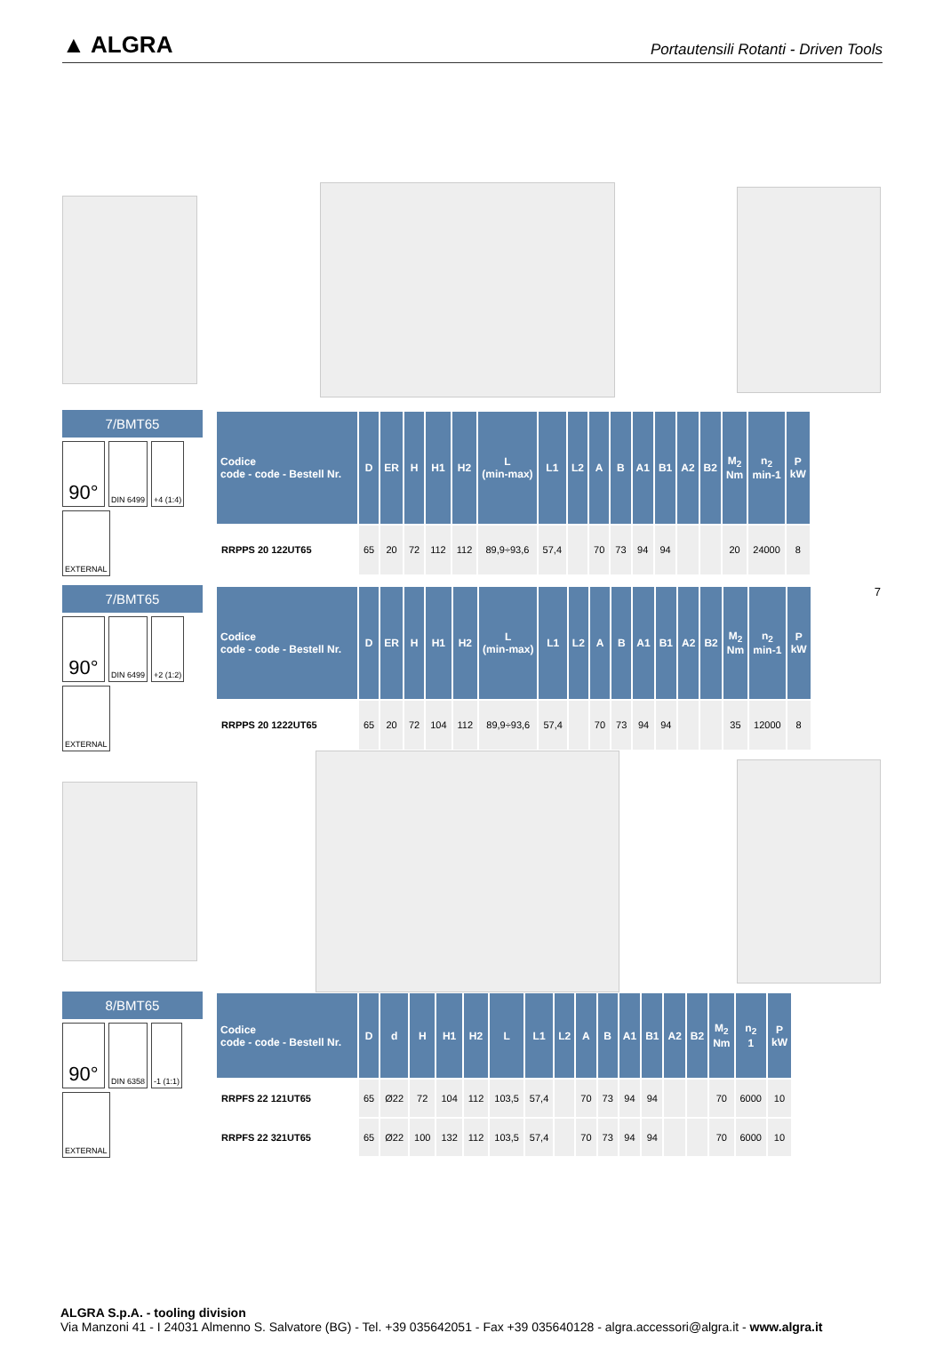▲ ALGRA
Portautensili Rotanti - Driven Tools
7/BMT65
90°
DIN 6499 +4 (1:4)
EXTERNAL
| Codice code - code - Bestell Nr. | D | ER | H | H1 | H2 | L (min-max) | L1 | L2 | A | B | A1 | B1 | A2 | B2 | M<sub>2</sub> Nm | n<sub>2</sub> min-1 | P kW |
| --- | --- | --- | --- | --- | --- | --- | --- | --- | --- | --- | --- | --- | --- | --- | --- | --- | --- |
| RRPPS 20 122UT65 | 65 | 20 | 72 | 112 | 112 | 89,9÷93,6 | 57,4 | | 70 | 73 | 94 | 94 | | | 20 | 24000 | 8 |
7/BMT65
90°
DIN 6499 +2 (1:2)
EXTERNAL
| Codice code - code - Bestell Nr. | D | ER | H | H1 | H2 | L (min-max) | L1 | L2 | A | B | A1 | B1 | A2 | B2 | M<sub>2</sub> Nm | n<sub>2</sub> min-1 | P kW |
| --- | --- | --- | --- | --- | --- | --- | --- | --- | --- | --- | --- | --- | --- | --- | --- | --- | --- |
| RRPPS 20 1222UT65 | 65 | 20 | 72 | 104 | 112 | 89,9÷93,6 | 57,4 | | 70 | 73 | 94 | 94 | | | 35 | 12000 | 8 |
7
8/BMT65
90°
DIN 6358 -1 (1:1)
EXTERNAL
| Codice code - code - Bestell Nr. | D | d | H | H1 | H2 | L | L1 | L2 | A | B | A1 | B1 | A2 | B2 | M<sub>2</sub> Nm | n<sub>2</sub> 1 | P kW |
| --- | --- | --- | --- | --- | --- | --- | --- | --- | --- | --- | --- | --- | --- | --- | --- | --- | --- |
| RRPFS 22 121UT65 | 65 | Ø22 | 72 | 104 | 112 | 103,5 | 57,4 | | 70 | 73 | 94 | 94 | | | 70 | 6000 | 10 |
| RRPFS 22 321UT65 | 65 | Ø22 | 100 | 132 | 112 | 103,5 | 57,4 | | 70 | 73 | 94 | 94 | | | 70 | 6000 | 10 |
ALGRA S.p.A. - tooling division
Via Manzoni 41 - I 24031 Almenno S. Salvatore (BG) - Tel. +39 035642051 - Fax +39 035640128 - algra.accessori@algra.it - www.algra.it